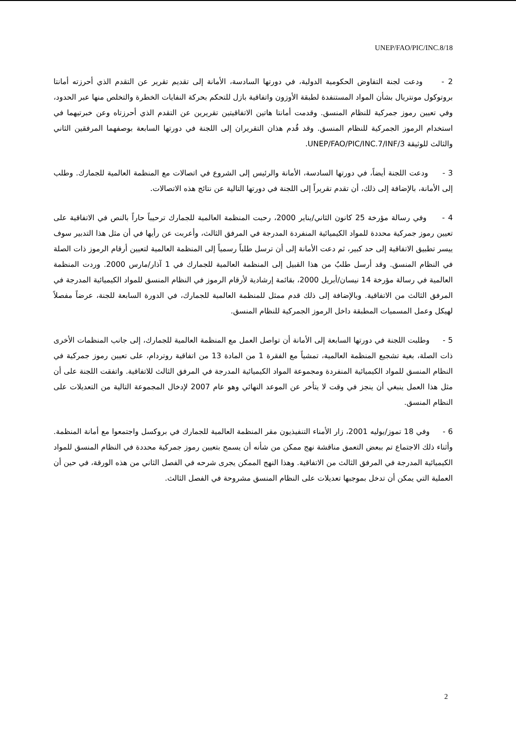UNEP/FAO/PIC/INC.8/18
2 - ودعت لجنة التفاوض الحكومية الدولية، في دورتها السادسة، الأمانة إلى تقديم تقرير عن التقدم الذي أحرزته أمانتا بروتوكول مونتريال بشأن المواد المستنفدة لطبقة الأوزون واتفاقية بازل للتحكم بحركة النفايات الخطرة والتخلص منها عبر الحدود، وفي تعيين رموز جمركية للنظام المنسق. وقدمت أمانتا هاتين الاتفاقيتين تقريرين عن التقدم الذي أحرزتاه وعن خبرتيهما في استخدام الرموز الجمركية للنظام المنسق. وقد قُدم هذان التقريران إلى اللجنة في دورتها السابعة بوصفهما المرفقين الثاني والثالث للوثيقة UNEP/FAO/PIC/INC.7/INF/3.
3 - ودعت اللجنة أيضاً، في دورتها السادسة، الأمانة والرئيس إلى الشروع في اتصالات مع المنظمة العالمية للجمارك. وطلب إلى الأمانة، بالإضافة إلى ذلك، أن تقدم تقريراً إلى اللجنة في دورتها التالية عن نتائج هذه الاتصالات.
4 - وفي رسالة مؤرخة 25 كانون الثاني/يناير 2000، رحبت المنظمة العالمية للجمارك ترحيباً حاراً بالنص في الاتفاقية على تعيين رموز جمركية محددة للمواد الكيميائية المنفردة المدرجة في المرفق الثالث، وأعربت عن رأيها في أن مثل هذا التدبير سوف ييسر تطبيق الاتفاقية إلى حد كبير، ثم دعت الأمانة إلى أن ترسل طلباً رسمياً إلى المنظمة العالمية لتعيين أرقام الرموز ذات الصلة في النظام المنسق. وقد أرسل طلبٌ من هذا القبيل إلى المنظمة العالمية للجمارك في 1 آذار/مارس 2000. وردت المنظمة العالمية في رسالة مؤرخة 14 نيسان/أبريل 2000، بقائمة إرشادية لأرقام الرموز في النظام المنسق للمواد الكيميائية المدرجة في المرفق الثالث من الاتفاقية. وبالإضافة إلى ذلك قدم ممثل للمنظمة العالمية للجمارك، في الدورة السابعة للجنة، عرضاً مفصلاً لهيكل وعمل المسميات المطبقة داخل الرموز الجمركية للنظام المنسق.
5 - وطلبت اللجنة في دورتها السابعة إلى الأمانة أن تواصل العمل مع المنظمة العالمية للجمارك، إلى جانب المنظمات الأخرى ذات الصلة، بغية تشجيع المنظمة العالمية، تمشياً مع الفقرة 1 من المادة 13 من اتفاقية روتردام، على تعيين رموز جمركية في النظام المنسق للمواد الكيميائية المنفردة ومجموعة المواد الكيميائية المدرجة في المرفق الثالث للاتفاقية. واتفقت اللجنة على أن مثل هذا العمل ينبغي أن ينجز في وقت لا يتأخر عن الموعد النهائي وهو عام 2007 لإدخال المجموعة التالية من التعديلات على النظام المنسق.
6 - وفي 18 تموز/يوليه 2001، زار الأمناء التنفيذيون مقر المنظمة العالمية للجمارك في بروكسل واجتمعوا مع أمانة المنظمة. وأثناء ذلك الاجتماع تم ببعض التعمق مناقشة نهج ممكن من شأنه أن يسمح بتعيين رموز جمركية محددة في النظام المنسق للمواد الكيميائية المدرجة في المرفق الثالث من الاتفاقية. وهذا النهج الممكن يجرى شرحه في الفصل الثاني من هذه الورقة، في حين أن العملية التي يمكن أن تدخل بموجبها تعديلات على النظام المنسق مشروحة في الفصل الثالث.
2